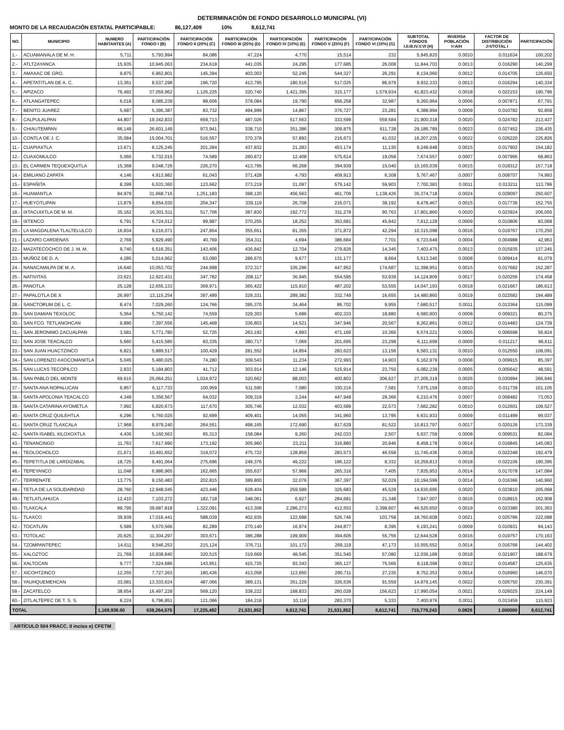DETERMINACIÓN DE FONDO DESARROLLO MUNICIPAL (VI)
MONTO DE LA RECAUDACIÓN ESTATAL PARTICIPABLE: 86,127,409 10% 8,612,741
| NO. | MUNICIPIO | NUMERO HABITANTES (A) | PARTICIPACIÓN FONDO I (B) | PARTICIPACIÓN FONDO II (20%) (C) | PARTICIPACIÓN FONDO III (25%) (D) | PARTICIPACIÓN FONDO IV (10%) (E) | PARTICIPACIÓN FONDO V (25%) (F) | PARTICIPACIÓN FONDO VI (10%) (G) | SUBTOTAL FONDOS I.II.III.IV.V.VI (H) | INVERSA POBLACIÓN I=A/H | FACTOR DE DISTRIBUCIÓN J=I/TOTAL I | PARTICIPACIÓN |
| --- | --- | --- | --- | --- | --- | --- | --- | --- | --- | --- | --- | --- |
| 1.- | ACUAMANALA DE M. H. | 5,711 | 5,793,994 | 84,086 | 47,224 | 4,770 | 15,514 | 232 | 5,945,820 | 0.0010 | 0.011634 | 100,202 |
| 2.- | ATLTZAYANCA | 15,935 | 10,945,063 | 234,618 | 441,035 | 24,295 | 177,685 | 26,008 | 11,844,703 | 0.0013 | 0.016290 | 140,299 |
| 3.- | AMAXAC DE GRO. | 9,875 | 6,962,801 | 145,394 | 403,003 | 52,245 | 544,327 | 26,291 | 8,134,060 | 0.0012 | 0.014705 | 126,650 |
| 4.- | APETATITLAN DE A. C. | 13,361 | 8,537,298 | 196,720 | 413,795 | 180,516 | 517,025 | 86,979 | 9,932,333 | 0.0013 | 0.016294 | 140,334 |
| 5.- | APIZACO | 76,492 | 37,059,962 | 1,126,225 | 320,740 | 1,421,395 | 315,177 | 1,579,934 | 41,823,432 | 0.0018 | 0.022153 | 190,796 |
| 6.- | ATLANGATEPEC | 6,018 | 8,085,239 | 88,606 | 378,084 | 19,790 | 656,258 | 32,987 | 9,260,964 | 0.0006 | 0.007871 | 67,791 |
| 7.- | BENITO JUAREZ | 5,687 | 5,395,387 | 83,732 | 494,999 | 14,867 | 376,727 | 23,281 | 6,388,994 | 0.0009 | 0.010782 | 92,859 |
| 8.- | CALPULALPAN | 44,807 | 19,342,833 | 659,713 | 487,026 | 517,563 | 333,599 | 559,584 | 21,900,318 | 0.0020 | 0.024782 | 213,437 |
| 9.- | CHIAUTEMPAN | 66,149 | 26,601,149 | 973,941 | 338,710 | 351,386 | 309,875 | 611,728 | 29,186,789 | 0.0023 | 0.027452 | 236,435 |
| 10.- | CONTLA DE J. C. | 35,084 | 15,004,701 | 516,557 | 370,378 | 57,893 | 216,673 | 41,032 | 16,207,235 | 0.0022 | 0.026220 | 225,826 |
| 11.- | CUAPIAXTLA | 13,671 | 8,125,245 | 201,284 | 437,832 | 21,283 | 453,174 | 11,130 | 9,249,948 | 0.0015 | 0.017902 | 154,182 |
| 12.- | CUAXOMULCO | 5,066 | 6,732,015 | 74,589 | 260,872 | 12,408 | 575,614 | 19,058 | 7,674,557 | 0.0007 | 0.007995 | 68,863 |
| 13.- | EL CARMEN TEQUEXQUITLA | 15,368 | 9,048,726 | 226,270 | 413,795 | 66,268 | 394,939 | 15,040 | 10,165,039 | 0.0015 | 0.018312 | 157,718 |
| 14.- | EMILIANO ZAPATA | 4,146 | 4,913,982 | 61,043 | 371,428 | 4,793 | 409,913 | 6,308 | 5,767,467 | 0.0007 | 0.008707 | 74,993 |
| 15.- | ESPAÑITA | 8,399 | 6,533,360 | 123,662 | 373,219 | 31,097 | 579,142 | 59,903 | 7,700,383 | 0.0011 | 0.013211 | 113,786 |
| 16.- | HUAMANTLA | 84,979 | 31,668,716 | 1,251,183 | 398,120 | 456,563 | 461,709 | 1,138,426 | 35,374,718 | 0.0024 | 0.029097 | 250,607 |
| 17.- | HUEYOTLIPAN | 13,879 | 8,654,030 | 204,347 | 339,119 | 26,708 | 216,071 | 38,192 | 9,478,467 | 0.0015 | 0.017736 | 152,755 |
| 18.- | IXTACUIXTLA DE M. M. | 35,162 | 16,301,511 | 517,706 | 387,830 | 192,772 | 311,278 | 90,763 | 17,801,860 | 0.0020 | 0.023924 | 206,055 |
| 19.- | IXTENCO | 6,791 | 6,724,012 | 99,987 | 370,255 | 18,252 | 353,681 | 45,942 | 7,612,129 | 0.0009 | 0.010806 | 93,068 |
| 20.- | LA MAGDALENA TLALTELULCO | 16,834 | 9,216,071 | 247,854 | 355,651 | 81,355 | 371,872 | 42,294 | 10,315,098 | 0.0016 | 0.019767 | 170,250 |
| 21.- | LAZARO CARDENAS | 2,769 | 5,929,490 | 40,769 | 354,311 | 4,694 | 386,684 | 7,701 | 6,723,649 | 0.0004 | 0.004988 | 42,963 |
| 22.- | MAZATECOCHCO DE J. M. M. | 9,740 | 6,516,351 | 143,406 | 436,842 | 12,704 | 279,826 | 14,345 | 7,403,475 | 0.0013 | 0.015935 | 137,245 |
| 23.- | MUÑOZ DE D. A. | 4,285 | 5,014,062 | 63,090 | 286,670 | 9,677 | 131,177 | 8,664 | 5,513,340 | 0.0008 | 0.009414 | 81,079 |
| 24.- | NANACAMILPA DE M. A. | 16,640 | 10,053,702 | 244,998 | 372,317 | 105,296 | 447,952 | 174,687 | 11,398,951 | 0.0015 | 0.017682 | 152,287 |
| 25.- | NATIVITAS | 23,621 | 12,923,431 | 347,782 | 208,117 | 36,945 | 554,595 | 53,939 | 14,124,809 | 0.0017 | 0.020256 | 174,458 |
| 26.- | PANOTLA | 25,128 | 12,655,133 | 369,971 | 365,422 | 115,910 | 487,202 | 53,555 | 14,047,193 | 0.0018 | 0.021667 | 186,613 |
| 27.- | PAPALOTLA DE X | 26,997 | 13,115,254 | 397,489 | 329,331 | 289,382 | 332,749 | 16,655 | 14,480,860 | 0.0019 | 0.022582 | 194,489 |
| 28.- | SANCTORUM DE L. C. | 8,474 | 7,029,260 | 124,766 | 395,370 | 34,464 | 86,702 | 9,955 | 7,680,517 | 0.0011 | 0.013364 | 115,099 |
| 29.- | SAN DAMIAN TEXOLOC | 5,064 | 5,750,142 | 74,559 | 329,303 | 5,686 | 402,333 | 18,880 | 6,580,903 | 0.0008 | 0.009321 | 80,275 |
| 30.- | SAN FCO. TETLANOHCAN | 9,880 | 7,397,556 | 145,468 | 336,803 | 14,521 | 347,946 | 20,567 | 8,262,861 | 0.0012 | 0.014483 | 124,739 |
| 31.- | SAN JERONIMO ZACUALPAN | 3,581 | 5,771,780 | 52,725 | 263,192 | 4,993 | 471,166 | 10,366 | 6,574,221 | 0.0005 | 0.006598 | 56,824 |
| 32.- | SAN JOSE TEACALCO | 5,660 | 5,415,585 | 83,335 | 380,717 | 7,069 | 201,695 | 23,298 | 6,111,699 | 0.0009 | 0.011217 | 96,611 |
| 33.- | SAN JUAN HUACTZINCO | 6,821 | 5,889,517 | 100,429 | 281,552 | 14,854 | 283,623 | 13,156 | 6,583,131 | 0.0010 | 0.012550 | 108,091 |
| 34.- | SAN LORENZO AXOCOMANITLA | 5,045 | 5,480,025 | 74,280 | 309,543 | 11,234 | 272,993 | 14,903 | 6,162,979 | 0.0008 | 0.009915 | 85,397 |
| 35.- | SAN LUCAS TECOPILCO | 2,833 | 5,184,803 | 41,712 | 303,914 | 12,146 | 515,914 | 23,750 | 6,082,239 | 0.0005 | 0.005642 | 48,591 |
| 36.- | SAN PABLO DEL MONTE | 69,615 | 25,064,251 | 1,024,972 | 320,662 | 88,003 | 400,803 | 306,627 | 27,205,319 | 0.0026 | 0.030994 | 266,946 |
| 37.- | SANTA ANA NOPALUCAN | 6,857 | 6,117,733 | 100,959 | 511,590 | 7,080 | 330,216 | 7,581 | 7,075,159 | 0.0010 | 0.011739 | 101,105 |
| 38.- | SANTA APOLONIA TEACALCO | 4,349 | 5,356,567 | 64,032 | 309,319 | 3,244 | 447,948 | 29,366 | 6,210,476 | 0.0007 | 0.008482 | 73,053 |
| 39.- | SANTA CATARINA AYOMETLA | 7,992 | 6,820,673 | 117,670 | 305,746 | 12,032 | 403,589 | 22,573 | 7,682,282 | 0.0010 | 0.012601 | 108,527 |
| 40.- | SANTA CRUZ QUILEHTLA | 6,296 | 5,760,025 | 92,699 | 409,401 | 14,055 | 341,960 | 13,795 | 6,631,933 | 0.0009 | 0.011499 | 99,037 |
| 41.- | SANTA CRUZ TLAXCALA | 17,968 | 8,979,240 | 264,551 | 498,165 | 172,690 | 817,629 | 81,522 | 10,813,797 | 0.0017 | 0.020126 | 173,339 |
| 42.- | SANTA ISABEL XILOXOXTLA | 4,436 | 5,160,563 | 65,313 | 158,084 | 9,260 | 242,033 | 2,507 | 5,637,759 | 0.0008 | 0.009531 | 82,084 |
| 43.- | TENANCINGO | 11,763 | 7,617,990 | 173,192 | 305,960 | 23,211 | 316,880 | 20,946 | 8,458,178 | 0.0014 | 0.016845 | 145,083 |
| 44.- | TEOLOCHOLCO | 21,671 | 10,491,652 | 319,072 | 475,722 | 128,859 | 283,573 | 46,558 | 11,745,436 | 0.0018 | 0.022348 | 192,479 |
| 45.- | TEPETITLA DE LARDIZABAL | 18,725 | 9,491,064 | 275,696 | 249,376 | 49,222 | 186,122 | 8,332 | 10,259,813 | 0.0018 | 0.022106 | 190,395 |
| 46.- | TEPEYANCO | 11,048 | 6,986,965 | 162,665 | 355,637 | 57,966 | 265,316 | 7,405 | 7,835,953 | 0.0014 | 0.017078 | 147,084 |
| 47.- | TERRENATE | 13,775 | 9,150,483 | 202,815 | 389,800 | 32,076 | 367,397 | 52,029 | 10,194,599 | 0.0014 | 0.016366 | 140,960 |
| 48.- | TETLA DE LA SOLIDARIDAD | 28,760 | 12,948,045 | 423,446 | 628,404 | 259,589 | 325,683 | 45,529 | 14,630,695 | 0.0020 | 0.023810 | 205,068 |
| 49.- | TETLATLAHUCA | 12,410 | 7,103,272 | 182,718 | 348,061 | 6,927 | 284,681 | 21,348 | 7,947,007 | 0.0016 | 0.018915 | 162,908 |
| 50.- | TLAXCALA | 89,795 | 39,687,818 | 1,322,091 | 413,308 | 2,286,273 | 412,553 | 2,398,607 | 46,520,650 | 0.0019 | 0.023380 | 201,363 |
| 51.- | TLAXCO | 39,939 | 17,016,441 | 588,039 | 402,935 | 122,688 | 526,746 | 103,758 | 18,760,608 | 0.0021 | 0.025786 | 222,088 |
| 52.- | TOCATLÁN | 5,589 | 5,570,566 | 82,289 | 270,140 | 16,974 | 244,877 | 8,395 | 6,193,241 | 0.0009 | 0.010931 | 94,143 |
| 53.- | TOTOLAC | 20,625 | 11,304,297 | 303,671 | 386,288 | 199,909 | 394,605 | 55,756 | 12,644,528 | 0.0016 | 0.019757 | 170,163 |
| 54.- | TZOMPANTEPEC | 14,611 | 9,546,253 | 215,124 | 376,711 | 101,172 | 269,119 | 47,173 | 10,555,552 | 0.0014 | 0.016766 | 144,402 |
| 55.- | XALOZTOC | 21,769 | 10,938,840 | 320,515 | 319,669 | 48,545 | 351,540 | 57,080 | 12,036,189 | 0.0018 | 0.021907 | 188,679 |
| 56.- | XALTOCAN | 9,777 | 7,024,686 | 143,951 | 415,725 | 93,343 | 365,127 | 75,566 | 8,118,398 | 0.0012 | 0.014587 | 125,635 |
| 57.- | XICOHTZINCO | 12,255 | 7,727,263 | 180,436 | 413,058 | 113,650 | 290,711 | 27,235 | 8,752,353 | 0.0014 | 0.016960 | 146,070 |
| 58.- | YAUHQUEMEHCAN | 33,081 | 13,333,624 | 487,066 | 389,131 | 351,229 | 326,536 | 91,559 | 14,979,145 | 0.0022 | 0.026750 | 230,391 |
| 59.- | ZACATELCO | 38,654 | 16,497,228 | 569,120 | 338,222 | 168,833 | 260,028 | 156,623 | 17,990,054 | 0.0021 | 0.026025 | 224,149 |
| 60.- | ZITLALTEPEC DE T. S. S. | 8,224 | 6,796,851 | 121,086 | 184,218 | 10,118 | 283,370 | 5,333 | 7,400,976 | 0.0011 | 0.013459 | 115,923 |
| TOTAL | | 1,169,936.00 | 638,264,575 | 17,225,482 | 21,531,852 | 8,612,741 | 21,531,852 | 8,612,741 | 715,779,243 | 0.0826 | 1.000000 | 8,612,741 |
ARTÍCULO 504 FRACC. II inciso e) CFETM